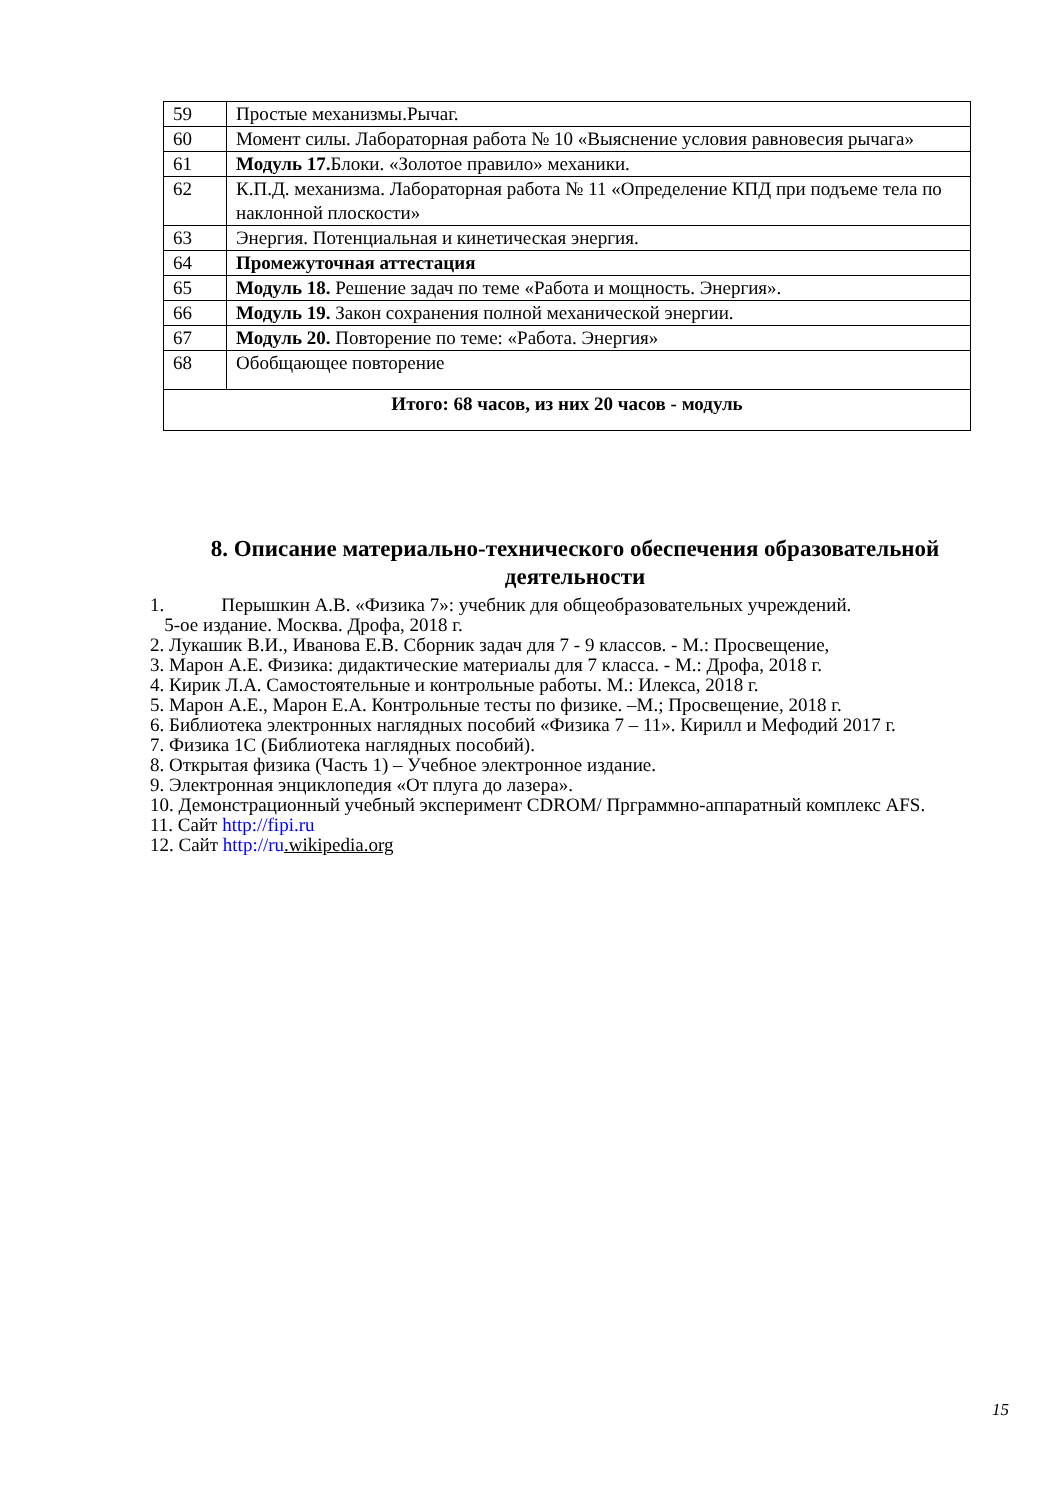| 59 | Простые механизмы.Рычаг. |
| 60 | Момент силы. Лабораторная работа № 10 «Выяснение условия равновесия рычага» |
| 61 | Модуль 17. Блоки. «Золотое правило» механики. |
| 62 | К.П.Д. механизма. Лабораторная работа № 11 «Определение КПД при подъеме тела по наклонной плоскости» |
| 63 | Энергия. Потенциальная и кинетическая энергия. |
| 64 | Промежуточная аттестация |
| 65 | Модуль 18. Решение задач по теме «Работа и мощность. Энергия». |
| 66 | Модуль 19. Закон сохранения полной механической энергии. |
| 67 | Модуль 20. Повторение по теме: «Работа. Энергия» |
| 68 | Обобщающее повторение |
| Итого: 68 часов, из них 20 часов - модуль | |
8. Описание материально-технического обеспечения образовательной деятельности
1. Перышкин А.В. «Физика 7»: учебник для общеобразовательных учреждений.
5-ое издание. Москва. Дрофа, 2018 г.
2. Лукашик В.И., Иванова Е.В. Сборник задач для 7 - 9 классов. - М.: Просвещение,
3. Марон А.Е. Физика: дидактические материалы для 7 класса. - М.: Дрофа, 2018 г.
4. Кирик Л.А. Самостоятельные и контрольные работы. М.: Илекса, 2018 г.
5. Марон А.Е., Марон Е.А. Контрольные тесты по физике. –М.; Просвещение, 2018 г.
6. Библиотека электронных наглядных пособий «Физика 7 – 11». Кирилл и Мефодий 2017 г.
7. Физика 1С (Библиотека наглядных пособий).
8. Открытая физика (Часть 1) – Учебное электронное издание.
9. Электронная энциклопедия «От плуга до лазера».
10. Демонстрационный учебный эксперимент CDROM/ Прграммно-аппаратный комплекс AFS.
11. Сайт http://fipi.ru
12. Сайт http://ru.wikipedia.org
15